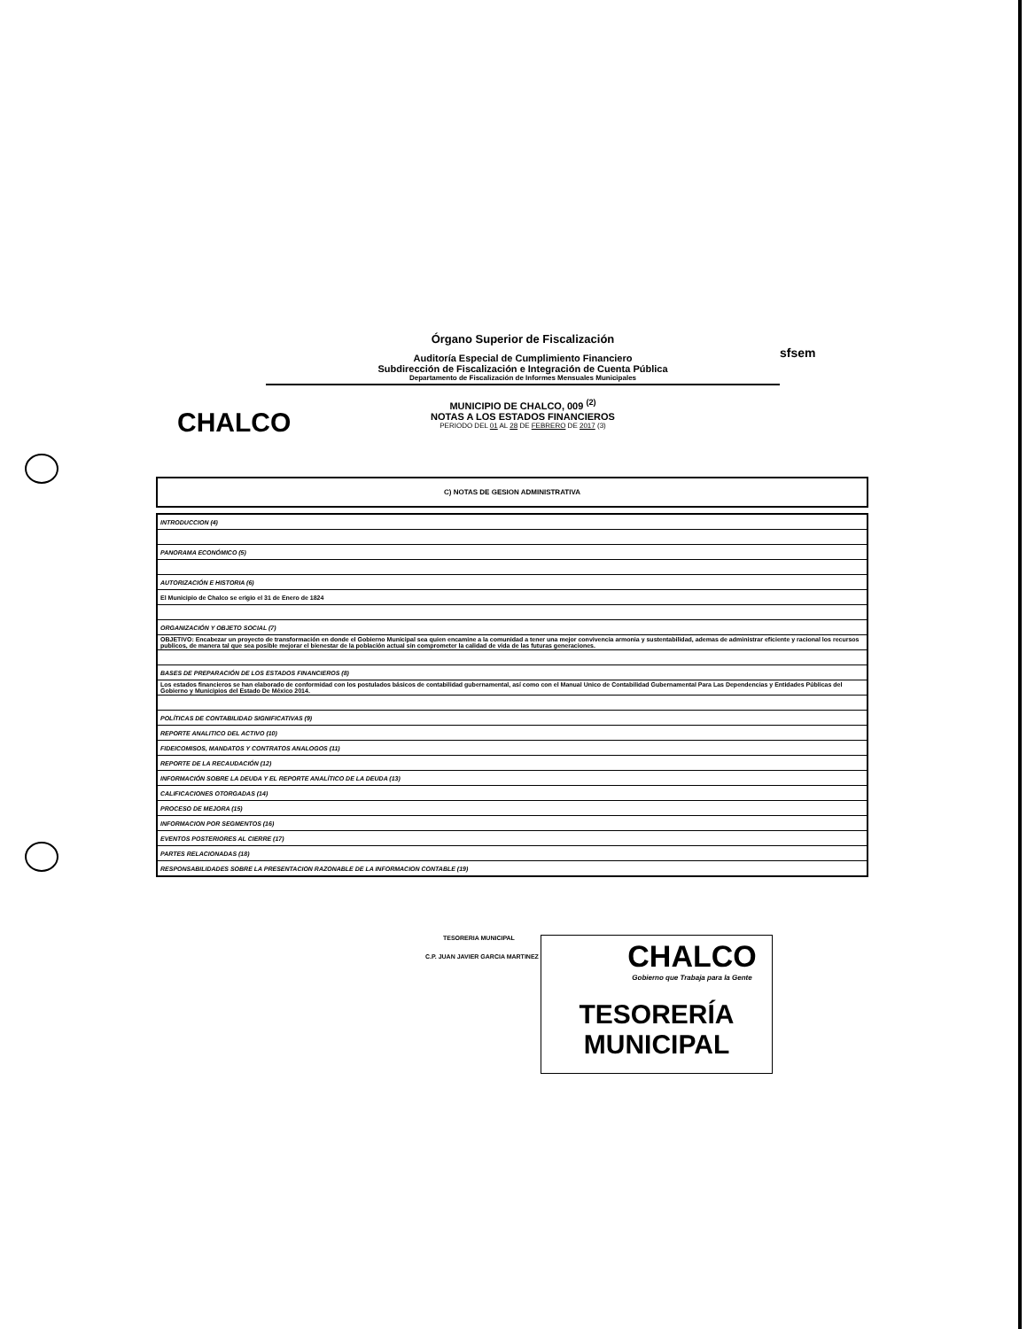CHALCO
sfsem
Órgano Superior de Fiscalización
Auditoría Especial de Cumplimiento Financiero
Subdirección de Fiscalización e Integración de Cuenta Pública
Departamento de Fiscalización de Informes Mensuales Municipales
MUNICIPIO DE CHALCO, 009 <sup>(2)</sup>
NOTAS A LOS ESTADOS FINANCIEROS
PERIODO DEL 01 AL 28 DE FEBRERO DE 2017 (3)
C) NOTAS DE GESION ADMINISTRATIVA
| INTRODUCCION (4) |
| PANORAMA ECONÓMICO (5) |
| AUTORIZACIÓN E HISTORIA (6) |
| El Municipio de Chalco se erigio el 31 de Enero de 1824 |
| ORGANIZACIÓN Y OBJETO SOCIAL (7) |
| OBJETIVO: Encabezar un proyecto de transformación en donde el Gobierno Municipal sea quien encamine a la comunidad a tener una mejor convivencia armonia y sustentabilidad, ademas de administrar eficiente y racional los recursos publicos, de manera tal que sea posible mejorar el bienestar de la población actual sin comprometer la calidad de vida de las futuras generaciones. |
| BASES DE PREPARACIÓN DE LOS ESTADOS FINANCIEROS (8) |
| Los estados financieros se han elaborado de conformidad con los postulados básicos de contabilidad gubernamental, así como con el Manual Unico de Contabilidad Gubernamental Para Las Dependencias y Entidades Públicas del Gobierno y Municipios del Estado De México 2014. |
| POLÍTICAS DE CONTABILIDAD SIGNIFICATIVAS (9) |
| REPORTE ANALITICO DEL ACTIVO (10) |
| FIDEICOMISOS, MANDATOS Y CONTRATOS ANALOGOS (11) |
| REPORTE DE LA RECAUDACIÓN (12) |
| INFORMACIÓN SOBRE LA DEUDA Y EL REPORTE ANALÍTICO DE LA DEUDA (13) |
| CALIFICACIONES OTORGADAS (14) |
| PROCESO DE MEJORA (15) |
| INFORMACION POR SEGMENTOS (16) |
| EVENTOS POSTERIORES AL CIERRE (17) |
| PARTES RELACIONADAS (18) |
| RESPONSABILIDADES SOBRE LA PRESENTACION RAZONABLE DE LA INFORMACION CONTABLE (19) |
TESORERIA MUNICIPAL
C.P. JUAN JAVIER GARCIA MARTINEZ
CHALCO
Gobierno que Trabaja para la Gente
TESORERÍA
MUNICIPAL